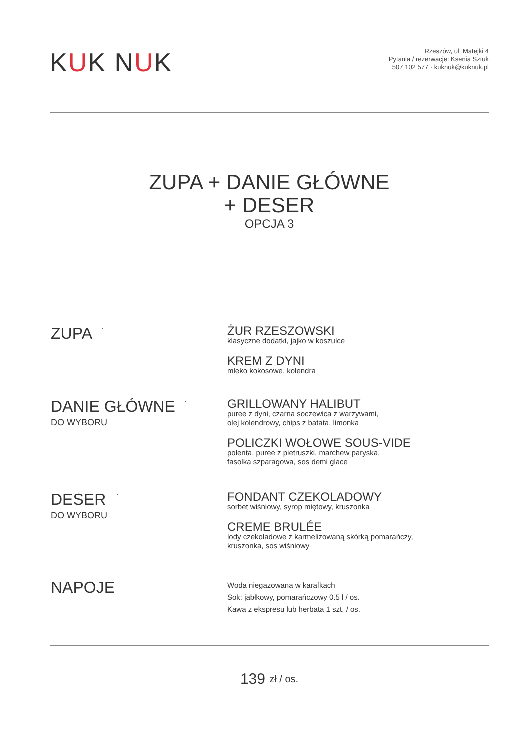KUK NUK
Rzeszów, ul. Matejki 4
Pytania / rezerwacje: Ksenia Sztuk
507 102 577 · kuknuk@kuknuk.pl
ZUPA + DANIE GŁÓWNE
+ DESER
OPCJA 3
ZUPA
ŻUR RZESZOWSKI
klasyczne dodatki, jajko w koszulce
KREM Z DYNI
mleko kokosowe, kolendra
DANIE GŁÓWNE
DO WYBORU
GRILLOWANY HALIBUT
puree z dyni, czarna soczewica z warzywami,
olej kolendrowy, chips z batata, limonka
POLICZKI WOŁOWE SOUS-VIDE
polenta, puree z pietruszki, marchew paryska,
fasolka szparagowa, sos demi glace
DESER
DO WYBORU
FONDANT CZEKOLADOWY
sorbet wiśniowy, syrop miętowy, kruszonka
CREME BRULÉE
lody czekoladowe z karmelizowaną skórką pomarańczy,
kruszonka, sos wiśniowy
NAPOJE
Woda niegazowana w karafkach
Sok: jabłkowy, pomarańczowy 0.5 l / os.
Kawa z ekspresu lub herbata 1 szt. / os.
139 zł / os.